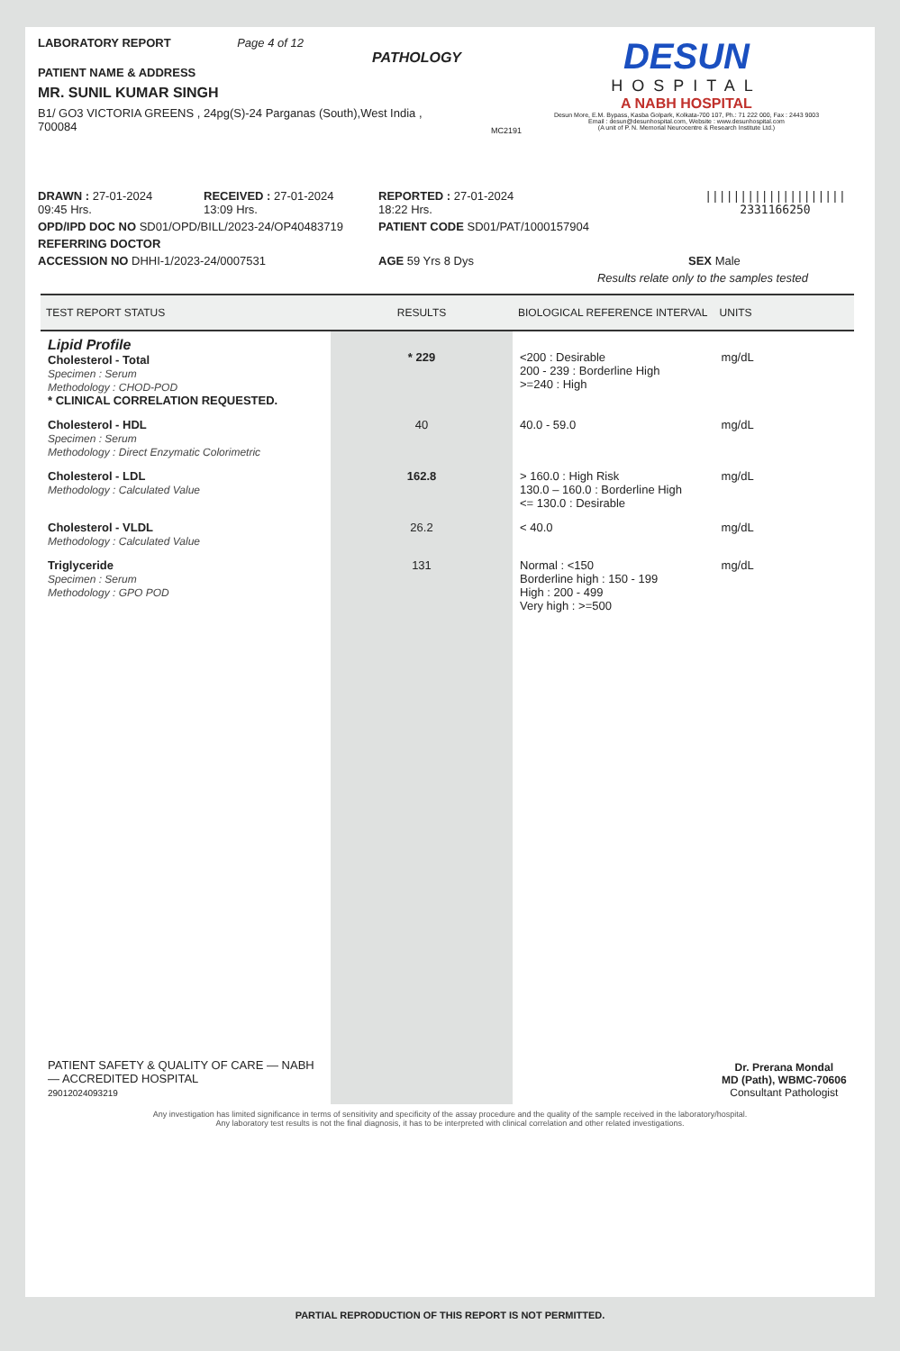LABORATORY REPORT Page 4 of 12
PATHOLOGY
PATIENT NAME & ADDRESS
MR. SUNIL KUMAR SINGH
B1/ GO3 VICTORIA GREENS , 24pg(S)-24 Parganas (South),West India , 700084
MC2191
DESUN
HOSPITAL
A NABH HOSPITAL
Desun More, E.M. Bypass, Kasba Golpark, Kolkata-700 107, Ph.: 71 222 000, Fax : 2443 9003
Email : desun@desunhospital.com, Website : www.desunhospital.com
(A unit of P. N. Memorial Neurocentre & Research Institute Ltd.)
DRAWN : 27-01-2024
09:45 Hrs.
RECEIVED : 27-01-2024
13:09 Hrs.
REPORTED : 27-01-2024
18:22 Hrs.
||||||||||||||||||||
2331166250
OPD/IPD DOC NO SD01/OPD/BILL/2023-24/OP40483719
PATIENT CODE SD01/PAT/1000157904
REFERRING DOCTOR
ACCESSION NO DHHI-1/2023-24/0007531
AGE 59 Yrs 8 Dys
SEX Male
Results relate only to the samples tested
| TEST REPORT STATUS | RESULTS | BIOLOGICAL REFERENCE INTERVAL | UNITS |
| --- | --- | --- | --- |
| Lipid Profile Cholesterol - Total Specimen : Serum Methodology : CHOD-POD * CLINICAL CORRELATION REQUESTED. | * 229 | <200 : Desirable 200 - 239 : Borderline High >=240 : High | mg/dL |
| Cholesterol - HDL Specimen : Serum Methodology : Direct Enzymatic Colorimetric | 40 | 40.0 - 59.0 | mg/dL |
| Cholesterol - LDL Methodology : Calculated Value | 162.8 | > 160.0 : High Risk 130.0 – 160.0 : Borderline High <= 130.0 : Desirable | mg/dL |
| Cholesterol - VLDL Methodology : Calculated Value | 26.2 | < 40.0 | mg/dL |
| Triglyceride Specimen : Serum Methodology : GPO POD | 131 | Normal : <150 Borderline high : 150 - 199 High : 200 - 499 Very high : >=500 | mg/dL |
| PATIENT SAFETY & QUALITY OF CARE — NABH — ACCREDITED HOSPITAL 2901202409321​9 | | | Dr. Prerana Mondal MD (Path), WBMC-70606 Consultant Pathologist |
Any investigation has limited significance in terms of sensitivity and specificity of the assay procedure and the quality of the sample received in the laboratory/hospital.
Any laboratory test results is not the final diagnosis, it has to be interpreted with clinical correlation and other related investigations.
PARTIAL REPRODUCTION OF THIS REPORT IS NOT PERMITTED.